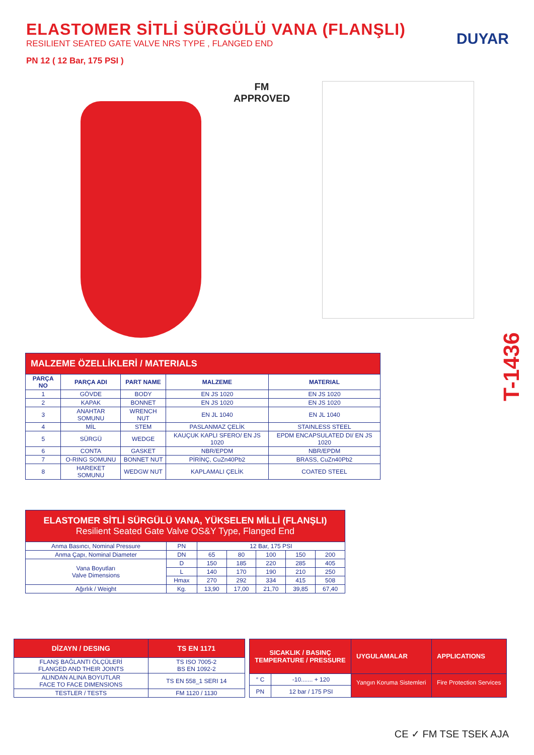ELASTOMER SİTLİ SÜRGÜLÜ VANA (FLANŞLI)
RESILIENT SEATED GATE VALVE NRS TYPE , FLANGED END
PN 12 ( 12 Bar, 175 PSI )
DUYAR
FM
APPROVED
T-1436
| MALZEME ÖZELLİKLERİ / MATERIALS | | | | |
| --- | --- | --- | --- | --- |
| PARÇA NO | PARÇA ADI | PART NAME | MALZEME | MATERIAL |
| 1 | GÖVDE | BODY | EN JS 1020 | EN JS 1020 |
| 2 | KAPAK | BONNET | EN JS 1020 | EN JS 1020 |
| 3 | ANAHTAR SOMUNU | WRENCH NUT | EN JL 1040 | EN JL 1040 |
| 4 | MİL | STEM | PASLANMAZ ÇELİK | STAINLESS STEEL |
| 5 | SÜRGÜ | WEDGE | KAUÇUK KAPLI SFERO/ EN JS 1020 | EPDM ENCAPSULATED DI/ EN JS 1020 |
| 6 | CONTA | GASKET | NBR/EPDM | NBR/EPDM |
| 7 | O-RING SOMUNU | BONNET NUT | PİRİNÇ, CuZn40Pb2 | BRASS, CuZn40Pb2 |
| 8 | HAREKET SOMUNU | WEDGW NUT | KAPLAMALI ÇELİK | COATED STEEL |
| ELASTOMER SİTLİ SÜRGÜLÜ VANA, YÜKSELEN MİLLİ (FLANŞLI) Resilient Seated Gate Valve OS&Y Type, Flanged End | | | | | | |
| --- | --- | --- | --- | --- | --- | --- |
| Anma Basıncı, Nominal Pressure | PN | 12 Bar, 175 PSI | | | | |
| Anma Çapı, Nominal Diameter | DN | 65 | 80 | 100 | 150 | 200 |
| Vana Boyutları Valve Dimensions | D | 150 | 185 | 220 | 285 | 405 |
| | L | 140 | 170 | 190 | 210 | 250 |
| | Hmax | 270 | 292 | 334 | 415 | 508 |
| Ağırlık / Weight | Kg. | 13,90 | 17,00 | 21,70 | 39,85 | 67,40 |
| DİZAYN / DESING | TS EN 1171 |
| --- | --- |
| FLANŞ BAĞLANTI ÖLÇÜLERİ FLANGED AND THEIR JOINTS | TS ISO 7005-2 BS EN 1092-2 |
| ALINDAN ALINA BOYUTLAR FACE TO FACE DIMENSIONS | TS EN 558_1 SERI 14 |
| TESTLER / TESTS | FM 1120 / 1130 |
| SICAKLIK / BASINÇ TEMPERATURE / PRESSURE | | UYGULAMALAR | APPLICATIONS |
| --- | --- | --- | --- |
| ° C | -10....... + 120 | Yangın Koruma Sistemleri | Fire Protection Services |
| PN | 12 bar / 175 PSI | | |
CE ✓ FM TSE TSEK AJA